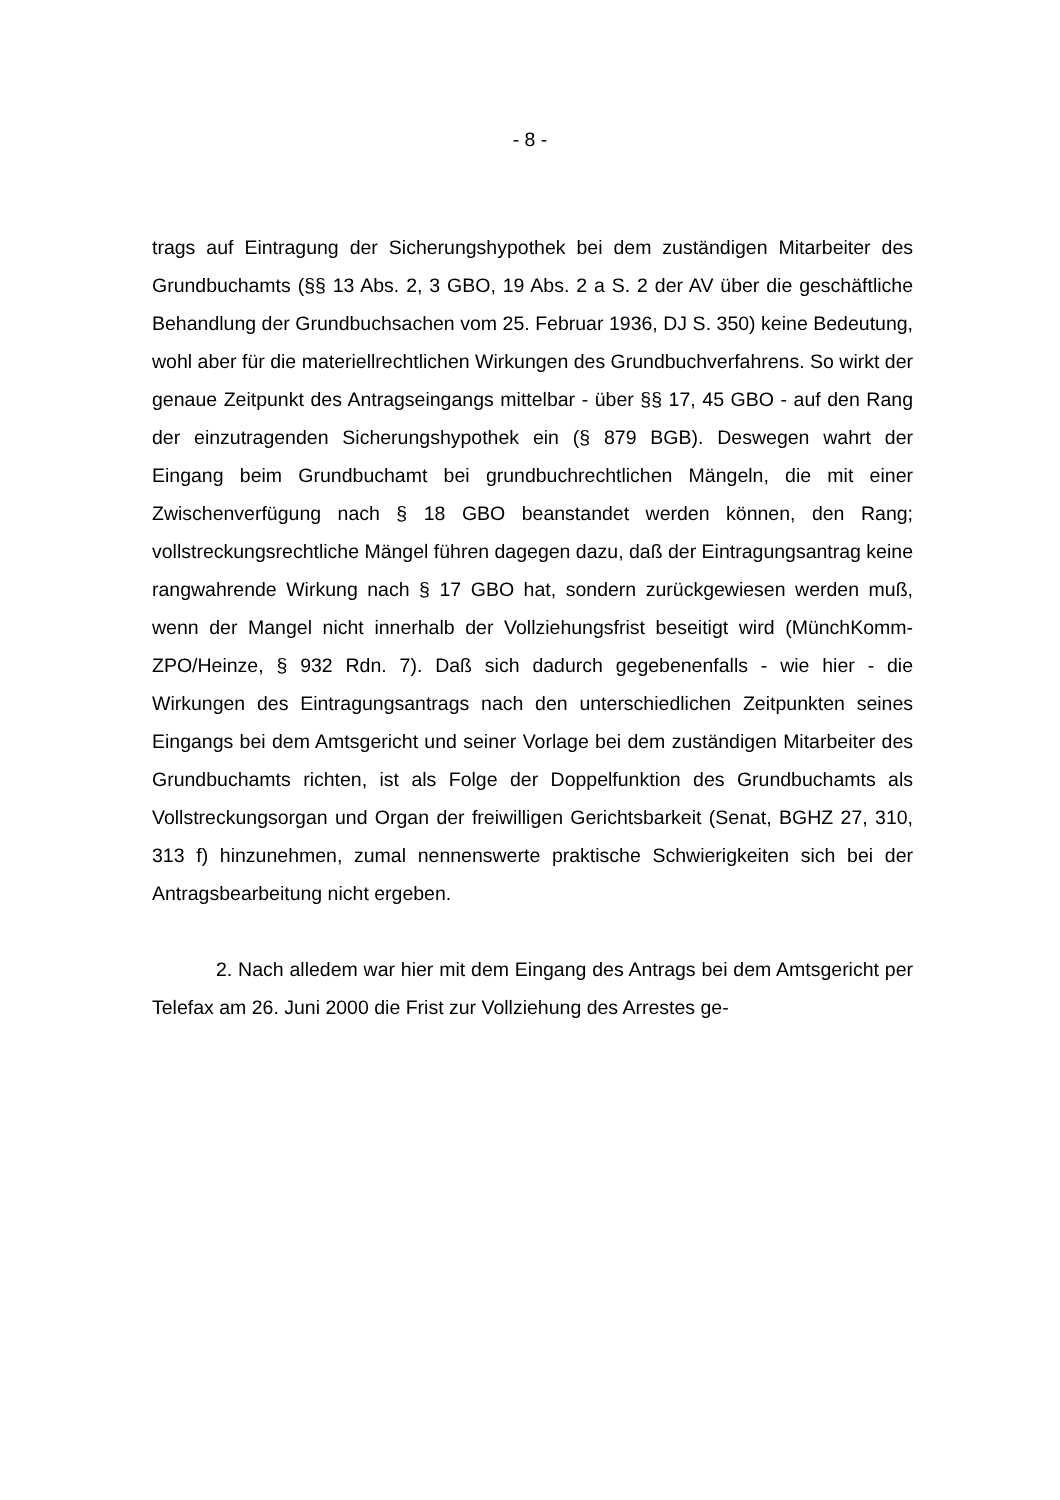- 8 -
trags auf Eintragung der Sicherungshypothek bei dem zuständigen Mitarbeiter des Grundbuchamts (§§ 13 Abs. 2, 3 GBO, 19 Abs. 2 a S. 2 der AV über die geschäftliche Behandlung der Grundbuchsachen vom 25. Februar 1936, DJ S. 350) keine Bedeutung, wohl aber für die materiellrechtlichen Wirkungen des Grundbuchverfahrens. So wirkt der genaue Zeitpunkt des Antragseingangs mittelbar - über §§ 17, 45 GBO - auf den Rang der einzutragenden Sicherungshypothek ein (§ 879 BGB). Deswegen wahrt der Eingang beim Grundbuchamt bei grundbuchrechtlichen Mängeln, die mit einer Zwischenverfügung nach § 18 GBO beanstandet werden können, den Rang; vollstreckungsrechtliche Mängel führen dagegen dazu, daß der Eintragungsantrag keine rangwahrende Wirkung nach § 17 GBO hat, sondern zurückgewiesen werden muß, wenn der Mangel nicht innerhalb der Vollziehungsfrist beseitigt wird (MünchKomm-ZPO/Heinze, § 932 Rdn. 7). Daß sich dadurch gegebenenfalls - wie hier - die Wirkungen des Eintragungsantrags nach den unterschiedlichen Zeitpunkten seines Eingangs bei dem Amtsgericht und seiner Vorlage bei dem zuständigen Mitarbeiter des Grundbuchamts richten, ist als Folge der Doppelfunktion des Grundbuchamts als Vollstreckungsorgan und Organ der freiwilligen Gerichtsbarkeit (Senat, BGHZ 27, 310, 313 f) hinzunehmen, zumal nennenswerte praktische Schwierigkeiten sich bei der Antragsbearbeitung nicht ergeben.
2. Nach alledem war hier mit dem Eingang des Antrags bei dem Amtsgericht per Telefax am 26. Juni 2000 die Frist zur Vollziehung des Arrestes ge-